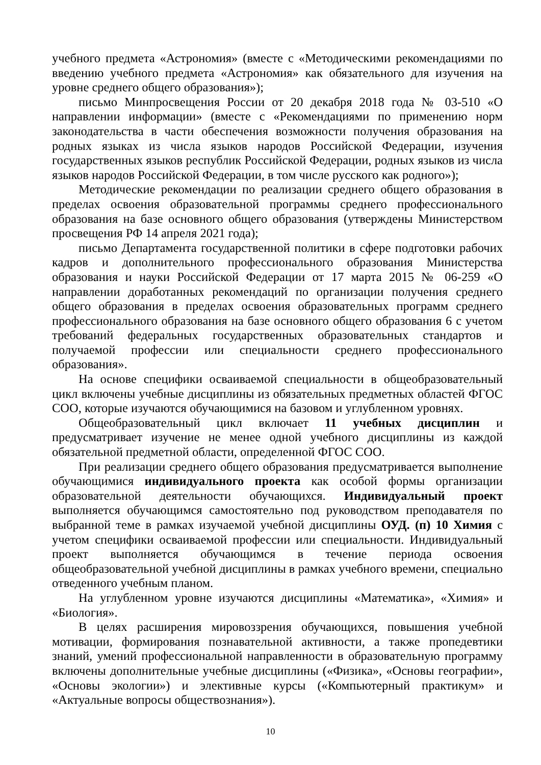учебного предмета «Астрономия» (вместе с «Методическими рекомендациями по введению учебного предмета «Астрономия» как обязательного для изучения на уровне среднего общего образования»);
письмо Минпросвещения России от 20 декабря 2018 года № 03-510 «О направлении информации» (вместе с «Рекомендациями по применению норм законодательства в части обеспечения возможности получения образования на родных языках из числа языков народов Российской Федерации, изучения государственных языков республик Российской Федерации, родных языков из числа языков народов Российской Федерации, в том числе русского как родного»);
Методические рекомендации по реализации среднего общего образования в пределах освоения образовательной программы среднего профессионального образования на базе основного общего образования (утверждены Министерством просвещения РФ 14 апреля 2021 года);
письмо Департамента государственной политики в сфере подготовки рабочих кадров и дополнительного профессионального образования Министерства образования и науки Российской Федерации от 17 марта 2015 № 06-259 «О направлении доработанных рекомендаций по организации получения среднего общего образования в пределах освоения образовательных программ среднего профессионального образования на базе основного общего образования 6 с учетом требований федеральных государственных образовательных стандартов и получаемой профессии или специальности среднего профессионального образования».
На основе специфики осваиваемой специальности в общеобразовательный цикл включены учебные дисциплины из обязательных предметных областей ФГОС СОО, которые изучаются обучающимися на базовом и углубленном уровнях.
Общеобразовательный цикл включает 11 учебных дисциплин и предусматривает изучение не менее одной учебного дисциплины из каждой обязательной предметной области, определенной ФГОС СОО.
При реализации среднего общего образования предусматривается выполнение обучающимися индивидуального проекта как особой формы организации образовательной деятельности обучающихся. Индивидуальный проект выполняется обучающимся самостоятельно под руководством преподавателя по выбранной теме в рамках изучаемой учебной дисциплины ОУД. (п) 10 Химия с учетом специфики осваиваемой профессии или специальности. Индивидуальный проект выполняется обучающимся в течение периода освоения общеобразовательной учебной дисциплины в рамках учебного времени, специально отведенного учебным планом.
На углубленном уровне изучаются дисциплины «Математика», «Химия» и «Биология».
В целях расширения мировоззрения обучающихся, повышения учебной мотивации, формирования познавательной активности, а также пропедевтики знаний, умений профессиональной направленности в образовательную программу включены дополнительные учебные дисциплины («Физика», «Основы географии», «Основы экологии») и элективные курсы («Компьютерный практикум» и «Актуальные вопросы обществознания»).
10